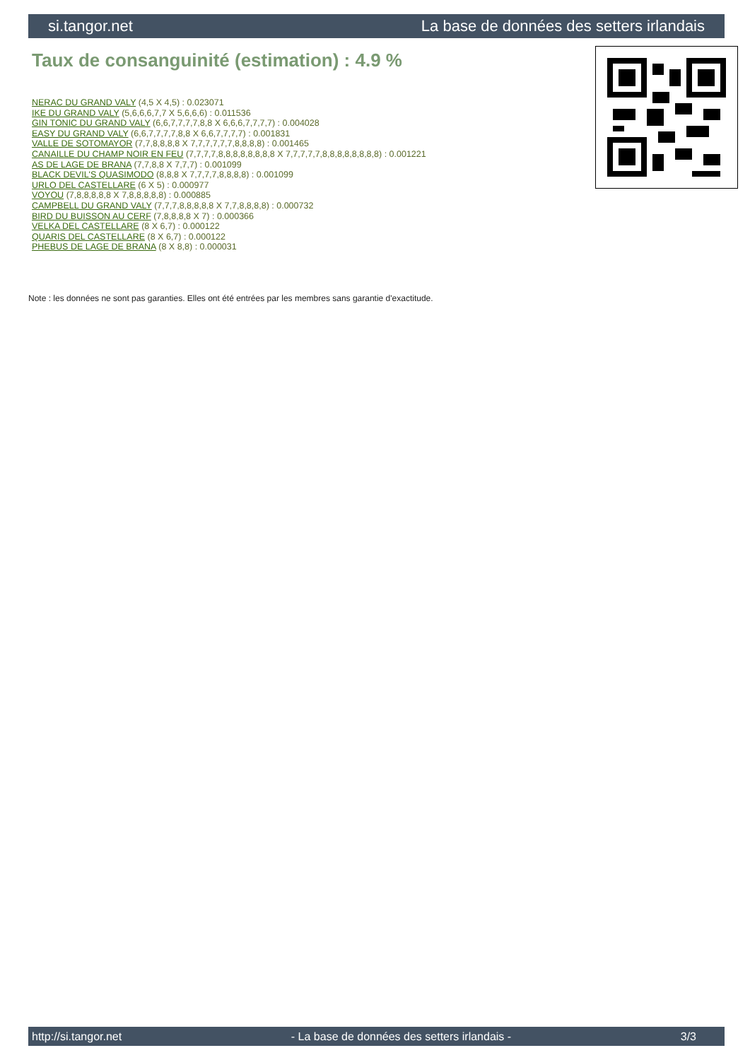si.tangor.net La base de données des setters irlandais
Taux de consanguinité (estimation) : 4.9 %
NERAC DU GRAND VALY (4,5 X 4,5) : 0.023071
IKE DU GRAND VALY (5,6,6,6,7,7 X 5,6,6,6) : 0.011536
GIN TONIC DU GRAND VALY (6,6,7,7,7,7,8,8 X 6,6,6,7,7,7,7) : 0.004028
EASY DU GRAND VALY (6,6,7,7,7,7,8,8 X 6,6,7,7,7,7) : 0.001831
VALLE DE SOTOMAYOR (7,7,8,8,8,8 X 7,7,7,7,7,7,8,8,8,8) : 0.001465
CANAILLE DU CHAMP NOIR EN FEU (7,7,7,7,8,8,8,8,8,8,8,8 X 7,7,7,7,7,8,8,8,8,8,8,8,8) : 0.001221
AS DE LAGE DE BRANA (7,7,8,8 X 7,7,7) : 0.001099
BLACK DEVIL'S QUASIMODO (8,8,8 X 7,7,7,7,8,8,8,8) : 0.001099
URLO DEL CASTELLARE (6 X 5) : 0.000977
VOYOU (7,8,8,8,8,8 X 7,8,8,8,8,8) : 0.000885
CAMPBELL DU GRAND VALY (7,7,7,8,8,8,8,8 X 7,7,8,8,8,8) : 0.000732
BIRD DU BUISSON AU CERF (7,8,8,8,8 X 7) : 0.000366
VELKA DEL CASTELLARE (8 X 6,7) : 0.000122
QUARIS DEL CASTELLARE (8 X 6,7) : 0.000122
PHEBUS DE LAGE DE BRANA (8 X 8,8) : 0.000031
Note : les données ne sont pas garanties. Elles ont été entrées par les membres sans garantie d'exactitude.
http://si.tangor.net - La base de données des setters irlandais - 3/3